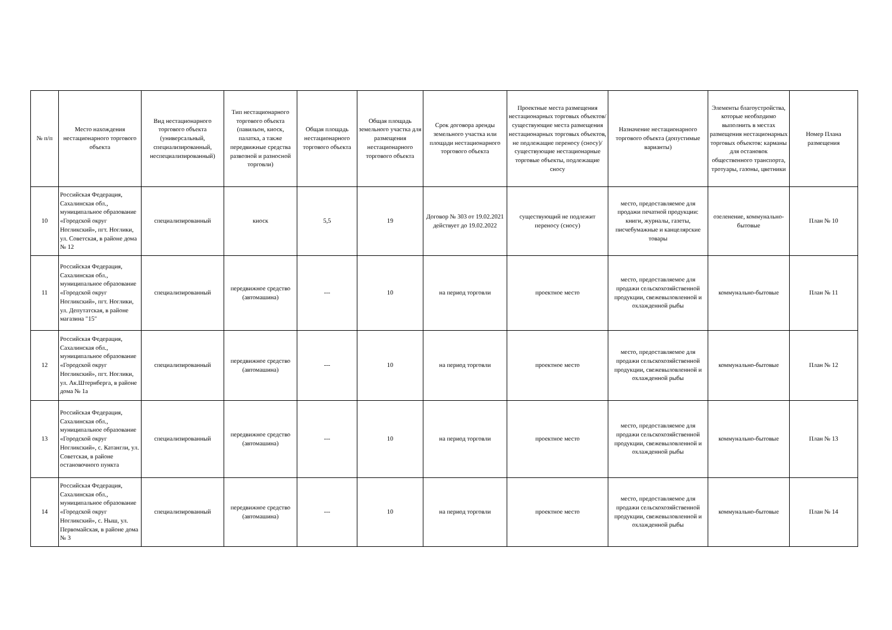| № п/п | Место нахождения нестационарного торгового объекта | Вид нестационарного торгового объекта (универсальный, специализированный, неспециализированный) | Тип нестационарного торгового объекта (павильон, киоск, палатка, а также передвижные средства развозной и разносной торговли) | Общая площадь нестационарного торгового объекта | Общая площадь земельного участка для размещения нестационарного торгового объекта | Срок договора аренды земельного участка или площади нестационарного торгового объекта | Проектные места размещения нестационарных торговых объектов/существующие места размещения нестационарных торговых объектов, не подлежащие переносу (сносу)/существующие нестационарные торговые объекты, подлежащие сносу | Назначение нестационарного торгового объекта (допустимые варианты) | Элементы благоустройства, которые необходимо выполнить в местах размещения нестационарных торговых объектов: карманы для остановок общественного транспорта, тротуары, газоны, цветники | Номер Плана размещения |
| --- | --- | --- | --- | --- | --- | --- | --- | --- | --- | --- |
| 10 | Российская Федерация, Сахалинская обл., муниципальное образование «Городской округ Ногликский», пгт. Ноглики, ул. Советская, в районе дома № 12 | специализированный | киоск | 5,5 | 19 | Договор № 303 от 19.02.2021 действует до 19.02.2022 | существующий не подлежит переносу (сносу) | место, предоставляемое для продажи печатной продукции: книги, журналы, газеты, писчебумажные и канцелярские товары | озеленение, коммунально-бытовые | План № 10 |
| 11 | Российская Федерация, Сахалинская обл., муниципальное образование «Городской округ Ногликский», пгт. Ноглики, ул. Депутатская, в районе магазина "15" | специализированный | передвижное средство (автомашина) | --- | 10 | на период торговли | проектное место | место, предоставляемое для продажи сельскохозяйственной продукции, свежевыловленной и охлажденной рыбы | коммунально-бытовые | План № 11 |
| 12 | Российская Федерация, Сахалинская обл., муниципальное образование «Городской округ Ногликский», пгт. Ноглики, ул. Ак.Штернберга, в районе дома № 1а | специализированный | передвижное средство (автомашина) | --- | 10 | на период торговли | проектное место | место, предоставляемое для продажи сельскохозяйственной продукции, свежевыловленной и охлажденной рыбы | коммунально-бытовые | План № 12 |
| 13 | Российская Федерация, Сахалинская обл., муниципальное образование «Городской округ Ногликский», с. Катангли, ул. Советская, в районе остановочного пункта | специализированный | передвижное средство (автомашина) | --- | 10 | на период торговли | проектное место | место, предоставляемое для продажи сельскохозяйственной продукции, свежевыловленной и охлажденной рыбы | коммунально-бытовые | План № 13 |
| 14 | Российская Федерация, Сахалинская обл., муниципальное образование «Городской округ Ногликский», с. Ныш, ул. Первомайская, в районе дома № 3 | специализированный | передвижное средство (автомашина) | --- | 10 | на период торговли | проектное место | место, предоставляемое для продажи сельскохозяйственной продукции, свежевыловленной и охлажденной рыбы | коммунально-бытовые | План № 14 |